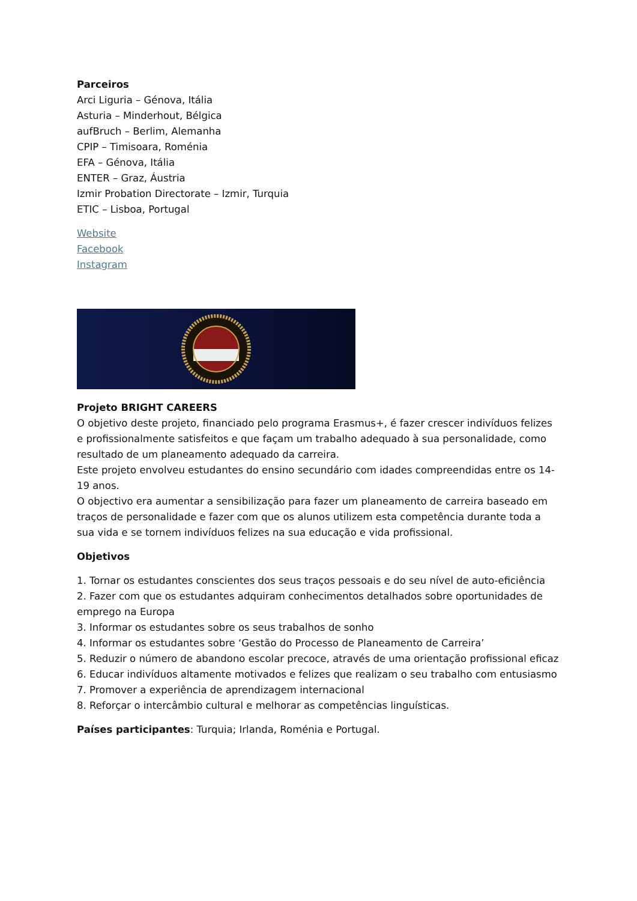Parceiros
Arci Liguria – Génova, Itália
Asturia – Minderhout, Bélgica
aufBruch – Berlim, Alemanha
CPIP – Timisoara, Roménia
EFA – Génova, Itália
ENTER – Graz, Áustria
Izmir Probation Directorate – Izmir, Turquia
ETIC – Lisboa, Portugal
Website
Facebook
Instagram
Projeto BRIGHT CAREERS
O objetivo deste projeto, financiado pelo programa Erasmus+, é fazer crescer indivíduos felizes e profissionalmente satisfeitos e que façam um trabalho adequado à sua personalidade, como resultado de um planeamento adequado da carreira.
Este projeto envolveu estudantes do ensino secundário com idades compreendidas entre os 14-19 anos.
O objectivo era aumentar a sensibilização para fazer um planeamento de carreira baseado em traços de personalidade e fazer com que os alunos utilizem esta competência durante toda a sua vida e se tornem indivíduos felizes na sua educação e vida profissional.
Objetivos
1. Tornar os estudantes conscientes dos seus traços pessoais e do seu nível de auto-eficiência
2. Fazer com que os estudantes adquiram conhecimentos detalhados sobre oportunidades de emprego na Europa
3. Informar os estudantes sobre os seus trabalhos de sonho
4. Informar os estudantes sobre ‘Gestão do Processo de Planeamento de Carreira’
5. Reduzir o número de abandono escolar precoce, através de uma orientação profissional eficaz
6. Educar indivíduos altamente motivados e felizes que realizam o seu trabalho com entusiasmo
7. Promover a experiência de aprendizagem internacional
8. Reforçar o intercâmbio cultural e melhorar as competências linguísticas.
Países participantes: Turquia; Irlanda, Roménia e Portugal.